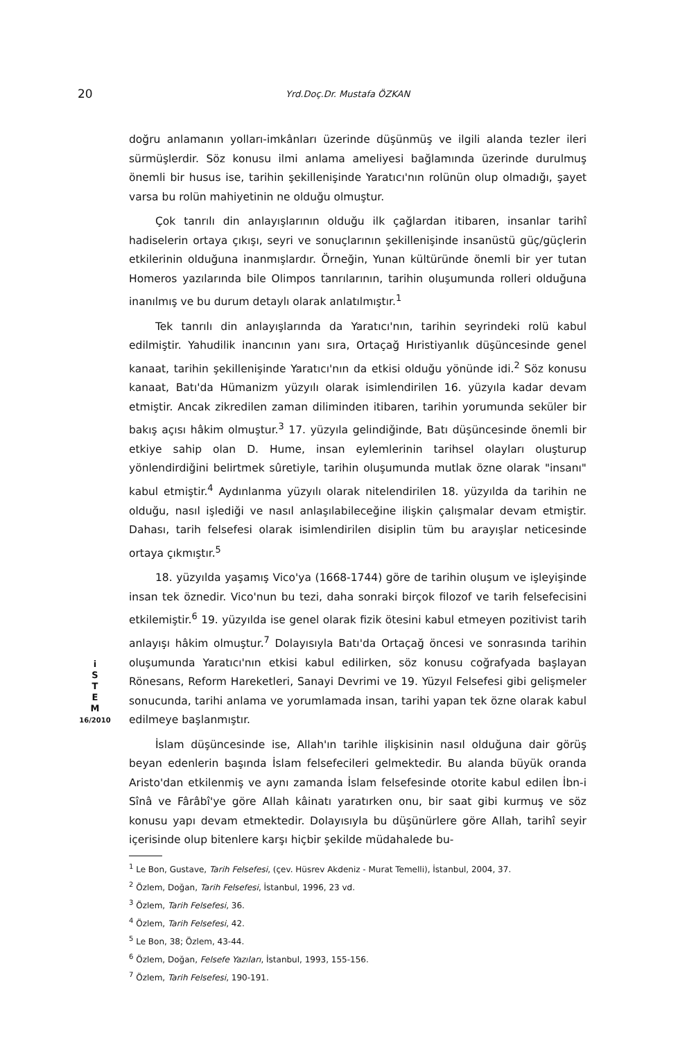20 Yrd.Doç.Dr. Mustafa ÖZKAN
i
S
T
E
M
16/2010
doğru anlamanın yolları-imkânları üzerinde düşünmüş ve ilgili alanda tezler ileri sürmüşlerdir. Söz konusu ilmi anlama ameliyesi bağlamında üzerinde durulmuş önemli bir husus ise, tarihin şekillenişinde Yaratıcı'nın rolünün olup olmadığı, şayet varsa bu rolün mahiyetinin ne olduğu olmuştur.
Çok tanrılı din anlayışlarının olduğu ilk çağlardan itibaren, insanlar tarihî hadiselerin ortaya çıkışı, seyri ve sonuçlarının şekillenişinde insanüstü güç/güçlerin etkilerinin olduğuna inanmışlardır. Örneğin, Yunan kültüründe önemli bir yer tutan Homeros yazılarında bile Olimpos tanrılarının, tarihin oluşumunda rolleri olduğuna inanılmış ve bu durum detaylı olarak anlatılmıştır.<sup>1</sup>
Tek tanrılı din anlayışlarında da Yaratıcı'nın, tarihin seyrindeki rolü kabul edilmiştir. Yahudilik inancının yanı sıra, Ortaçağ Hıristiyanlık düşüncesinde genel kanaat, tarihin şekillenişinde Yaratıcı'nın da etkisi olduğu yönünde idi.<sup>2</sup> Söz konusu kanaat, Batı'da Hümanizm yüzyılı olarak isimlendirilen 16. yüzyıla kadar devam etmiştir. Ancak zikredilen zaman diliminden itibaren, tarihin yorumunda seküler bir bakış açısı hâkim olmuştur.<sup>3</sup> 17. yüzyıla gelindiğinde, Batı düşüncesinde önemli bir etkiye sahip olan D. Hume, insan eylemlerinin tarihsel olayları oluşturup yönlendirdiğini belirtmek sûretiyle, tarihin oluşumunda mutlak özne olarak "insanı" kabul etmiştir.<sup>4</sup> Aydınlanma yüzyılı olarak nitelendirilen 18. yüzyılda da tarihin ne olduğu, nasıl işlediği ve nasıl anlaşılabileceğine ilişkin çalışmalar devam etmiştir. Dahası, tarih felsefesi olarak isimlendirilen disiplin tüm bu arayışlar neticesinde ortaya çıkmıştır.<sup>5</sup>
18. yüzyılda yaşamış Vico'ya (1668-1744) göre de tarihin oluşum ve işleyişinde insan tek öznedir. Vico'nun bu tezi, daha sonraki birçok filozof ve tarih felsefecisini etkilemiştir.<sup>6</sup> 19. yüzyılda ise genel olarak fizik ötesini kabul etmeyen pozitivist tarih anlayışı hâkim olmuştur.<sup>7</sup> Dolayısıyla Batı'da Ortaçağ öncesi ve sonrasında tarihin oluşumunda Yaratıcı'nın etkisi kabul edilirken, söz konusu coğrafyada başlayan Rönesans, Reform Hareketleri, Sanayi Devrimi ve 19. Yüzyıl Felsefesi gibi gelişmeler sonucunda, tarihi anlama ve yorumlamada insan, tarihi yapan tek özne olarak kabul edilmeye başlanmıştır.
İslam düşüncesinde ise, Allah'ın tarihle ilişkisinin nasıl olduğuna dair görüş beyan edenlerin başında İslam felsefecileri gelmektedir. Bu alanda büyük oranda Aristo'dan etkilenmiş ve aynı zamanda İslam felsefesinde otorite kabul edilen İbn-i Sînâ ve Fârâbî'ye göre Allah kâinatı yaratırken onu, bir saat gibi kurmuş ve söz konusu yapı devam etmektedir. Dolayısıyla bu düşünürlere göre Allah, tarihî seyir içerisinde olup bitenlere karşı hiçbir şekilde müdahalede bu-
<sup>1</sup> Le Bon, Gustave, Tarih Felsefesi, (çev. Hüsrev Akdeniz - Murat Temelli), İstanbul, 2004, 37.
<sup>2</sup> Özlem, Doğan, Tarih Felsefesi, İstanbul, 1996, 23 vd.
<sup>3</sup> Özlem, Tarih Felsefesi, 36.
<sup>4</sup> Özlem, Tarih Felsefesi, 42.
<sup>5</sup> Le Bon, 38; Özlem, 43-44.
<sup>6</sup> Özlem, Doğan, Felsefe Yazıları, İstanbul, 1993, 155-156.
<sup>7</sup> Özlem, Tarih Felsefesi, 190-191.